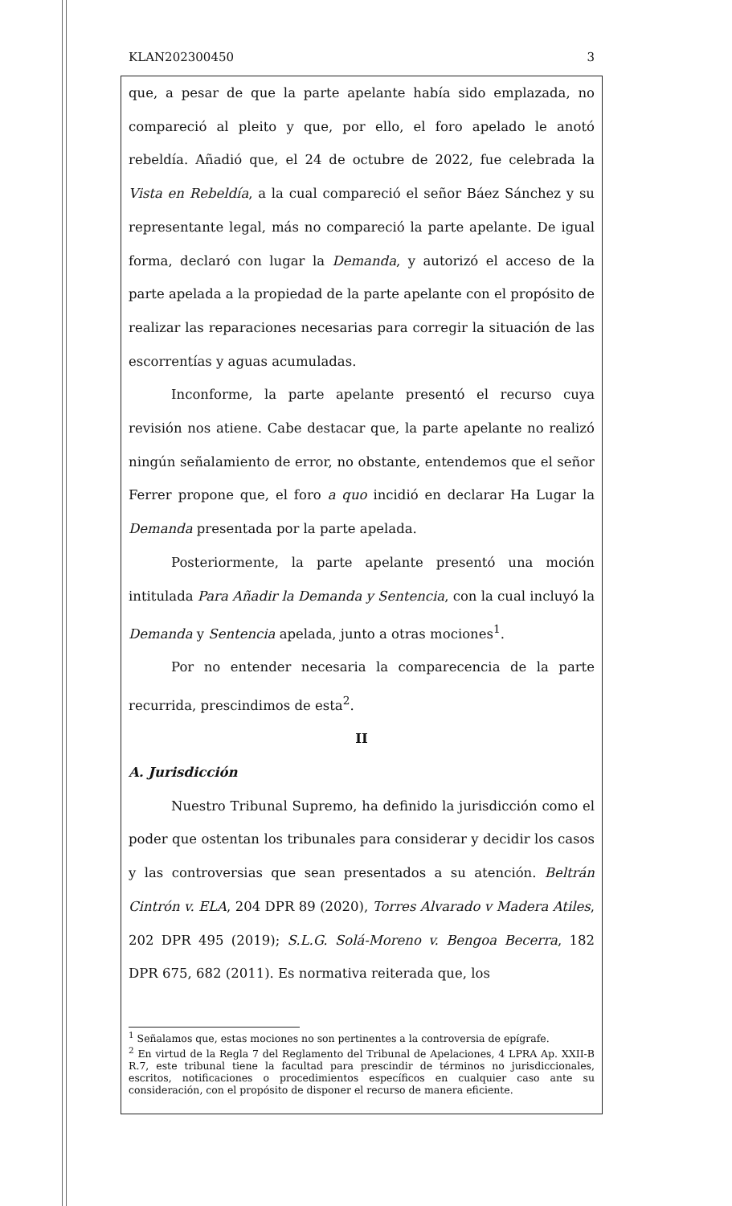KLAN202300450 3
que, a pesar de que la parte apelante había sido emplazada, no compareció al pleito y que, por ello, el foro apelado le anotó rebeldía. Añadió que, el 24 de octubre de 2022, fue celebrada la Vista en Rebeldía, a la cual compareció el señor Báez Sánchez y su representante legal, más no compareció la parte apelante. De igual forma, declaró con lugar la Demanda, y autorizó el acceso de la parte apelada a la propiedad de la parte apelante con el propósito de realizar las reparaciones necesarias para corregir la situación de las escorrentías y aguas acumuladas.
Inconforme, la parte apelante presentó el recurso cuya revisión nos atiene. Cabe destacar que, la parte apelante no realizó ningún señalamiento de error, no obstante, entendemos que el señor Ferrer propone que, el foro a quo incidió en declarar Ha Lugar la Demanda presentada por la parte apelada.
Posteriormente, la parte apelante presentó una moción intitulada Para Añadir la Demanda y Sentencia, con la cual incluyó la Demanda y Sentencia apelada, junto a otras mociones<sup>1</sup>.
Por no entender necesaria la comparecencia de la parte recurrida, prescindimos de esta<sup>2</sup>.
II
A. Jurisdicción
Nuestro Tribunal Supremo, ha definido la jurisdicción como el poder que ostentan los tribunales para considerar y decidir los casos y las controversias que sean presentados a su atención. Beltrán Cintrón v. ELA, 204 DPR 89 (2020), Torres Alvarado v Madera Atiles, 202 DPR 495 (2019); S.L.G. Solá-Moreno v. Bengoa Becerra, 182 DPR 675, 682 (2011). Es normativa reiterada que, los
<sup>1</sup> Señalamos que, estas mociones no son pertinentes a la controversia de epígrafe.
<sup>2</sup> En virtud de la Regla 7 del Reglamento del Tribunal de Apelaciones, 4 LPRA Ap. XXII-B R.7, este tribunal tiene la facultad para prescindir de términos no jurisdiccionales, escritos, notificaciones o procedimientos específicos en cualquier caso ante su consideración, con el propósito de disponer el recurso de manera eficiente.